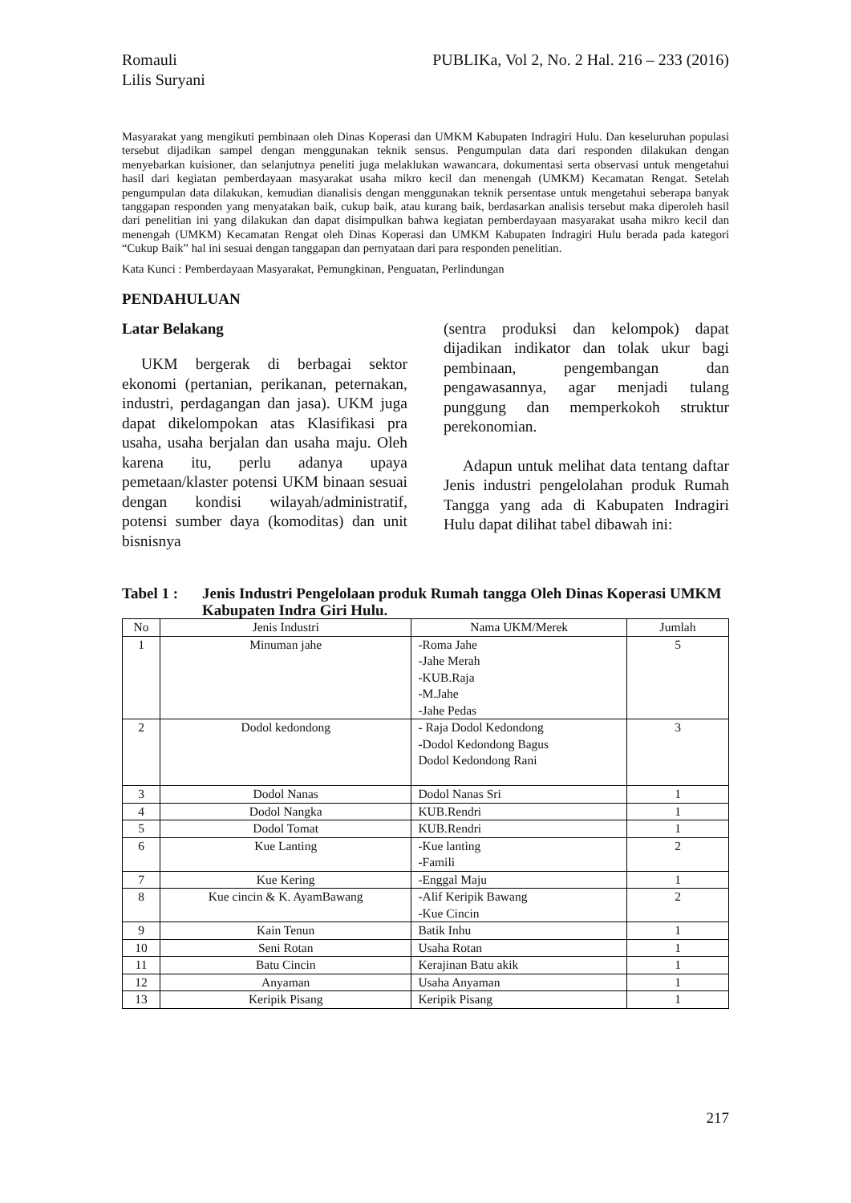Romauli
Lilis Suryani
PUBLIKa, Vol 2, No. 2 Hal. 216 – 233 (2016)
Masyarakat yang mengikuti pembinaan oleh Dinas Koperasi dan UMKM Kabupaten Indragiri Hulu. Dan keseluruhan populasi tersebut dijadikan sampel dengan menggunakan teknik sensus. Pengumpulan data dari responden dilakukan dengan menyebarkan kuisioner, dan selanjutnya peneliti juga melaklukan wawancara, dokumentasi serta observasi untuk mengetahui hasil dari kegiatan pemberdayaan masyarakat usaha mikro kecil dan menengah (UMKM) Kecamatan Rengat. Setelah pengumpulan data dilakukan, kemudian dianalisis dengan menggunakan teknik persentase untuk mengetahui seberapa banyak tanggapan responden yang menyatakan baik, cukup baik, atau kurang baik, berdasarkan analisis tersebut maka diperoleh hasil dari penelitian ini yang dilakukan dan dapat disimpulkan bahwa kegiatan pemberdayaan masyarakat usaha mikro kecil dan menengah (UMKM) Kecamatan Rengat oleh Dinas Koperasi dan UMKM Kabupaten Indragiri Hulu berada pada kategori “Cukup Baik” hal ini sesuai dengan tanggapan dan pernyataan dari para responden penelitian.
Kata Kunci : Pemberdayaan Masyarakat, Pemungkinan, Penguatan, Perlindungan
PENDAHULUAN
Latar Belakang
UKM bergerak di berbagai sektor ekonomi (pertanian, perikanan, peternakan, industri, perdagangan dan jasa). UKM juga dapat dikelompokan atas Klasifikasi pra usaha, usaha berjalan dan usaha maju. Oleh karena itu, perlu adanya upaya pemetaan/klaster potensi UKM binaan sesuai dengan kondisi wilayah/administratif, potensi sumber daya (komoditas) dan unit bisnisnya
(sentra produksi dan kelompok) dapat dijadikan indikator dan tolak ukur bagi pembinaan, pengembangan dan pengawasannya, agar menjadi tulang punggung dan memperkokoh struktur perekonomian.
Adapun untuk melihat data tentang daftar Jenis industri pengelolahan produk Rumah Tangga yang ada di Kabupaten Indragiri Hulu dapat dilihat tabel dibawah ini:
Tabel 1 : Jenis Industri Pengelolaan produk Rumah tangga Oleh Dinas Koperasi UMKM Kabupaten Indra Giri Hulu.
| No | Jenis Industri | Nama UKM/Merek | Jumlah |
| --- | --- | --- | --- |
| 1 | Minuman jahe | -Roma Jahe -Jahe Merah -KUB.Raja -M.Jahe -Jahe Pedas | 5 |
| 2 | Dodol kedondong | - Raja Dodol Kedondong -Dodol Kedondong Bagus Dodol Kedondong Rani | 3 |
| 3 | Dodol Nanas | Dodol Nanas Sri | 1 |
| 4 | Dodol Nangka | KUB.Rendri | 1 |
| 5 | Dodol Tomat | KUB.Rendri | 1 |
| 6 | Kue Lanting | -Kue lanting -Famili | 2 |
| 7 | Kue Kering | -Enggal Maju | 1 |
| 8 | Kue cincin & K. AyamBawang | -Alif Keripik Bawang -Kue Cincin | 2 |
| 9 | Kain Tenun | Batik Inhu | 1 |
| 10 | Seni Rotan | Usaha Rotan | 1 |
| 11 | Batu Cincin | Kerajinan Batu akik | 1 |
| 12 | Anyaman | Usaha Anyaman | 1 |
| 13 | Keripik Pisang | Keripik Pisang | 1 |
217